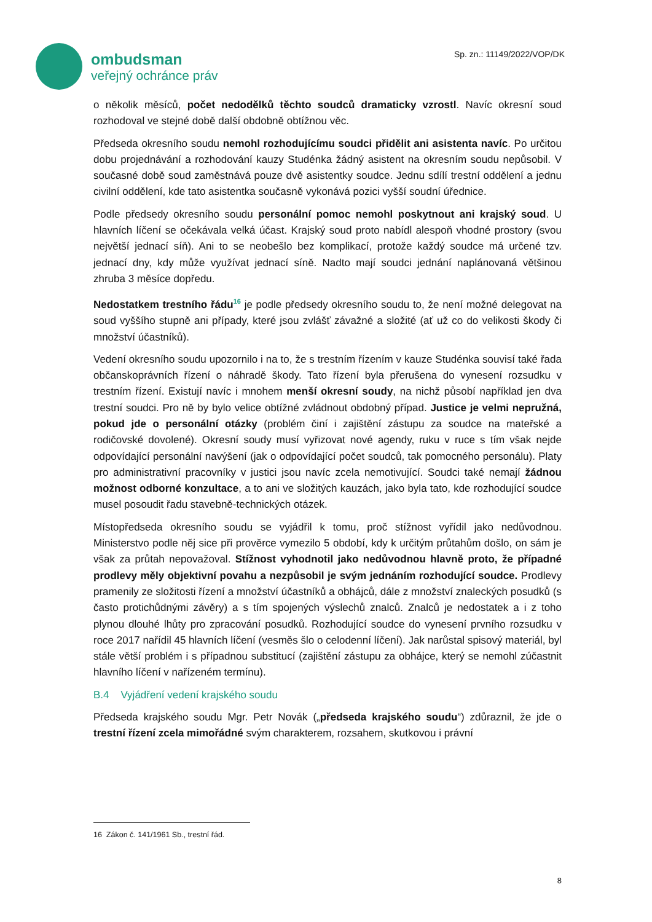ombudsman
veřejný ochránce práv
Sp. zn.: 11149/2022/VOP/DK
o několik měsíců, počet nedodělků těchto soudců dramaticky vzrostl. Navíc okresní soud rozhodoval ve stejné době další obdobně obtížnou věc.
Předseda okresního soudu nemohl rozhodujícímu soudci přidělit ani asistenta navíc. Po určitou dobu projednávání a rozhodování kauzy Studénka žádný asistent na okresním soudu nepůsobil. V současné době soud zaměstnává pouze dvě asistentky soudce. Jednu sdílí trestní oddělení a jednu civilní oddělení, kde tato asistentka současně vykonává pozici vyšší soudní úřednice.
Podle předsedy okresního soudu personální pomoc nemohl poskytnout ani krajský soud. U hlavních líčení se očekávala velká účast. Krajský soud proto nabídl alespoň vhodné prostory (svou největší jednací síň). Ani to se neobešlo bez komplikací, protože každý soudce má určené tzv. jednací dny, kdy může využívat jednací síně. Nadto mají soudci jednání naplánovaná většinou zhruba 3 měsíce dopředu.
Nedostatkem trestního řádu<sup>16</sup> je podle předsedy okresního soudu to, že není možné delegovat na soud vyššího stupně ani případy, které jsou zvlášť závažné a složité (ať už co do velikosti škody či množství účastníků).
Vedení okresního soudu upozornilo i na to, že s trestním řízením v kauze Studénka souvisí také řada občanskoprávních řízení o náhradě škody. Tato řízení byla přerušena do vynesení rozsudku v trestním řízení. Existují navíc i mnohem menší okresní soudy, na nichž působí například jen dva trestní soudci. Pro ně by bylo velice obtížné zvládnout obdobný případ. Justice je velmi nepružná, pokud jde o personální otázky (problém činí i zajištění zástupu za soudce na mateřské a rodičovské dovolené). Okresní soudy musí vyřizovat nové agendy, ruku v ruce s tím však nejde odpovídající personální navýšení (jak o odpovídající počet soudců, tak pomocného personálu). Platy pro administrativní pracovníky v justici jsou navíc zcela nemotivující. Soudci také nemají žádnou možnost odborné konzultace, a to ani ve složitých kauzách, jako byla tato, kde rozhodující soudce musel posoudit řadu stavebně-technických otázek.
Místopředseda okresního soudu se vyjádřil k tomu, proč stížnost vyřídil jako nedůvodnou. Ministerstvo podle něj sice při prověrce vymezilo 5 období, kdy k určitým průtahům došlo, on sám je však za průtah nepovažoval. Stížnost vyhodnotil jako nedůvodnou hlavně proto, že případné prodlevy měly objektivní povahu a nezpůsobil je svým jednáním rozhodující soudce. Prodlevy pramenily ze složitosti řízení a množství účastníků a obhájců, dále z množství znaleckých posudků (s často protichůdnými závěry) a s tím spojených výslechů znalců. Znalců je nedostatek a i z toho plynou dlouhé lhůty pro zpracování posudků. Rozhodující soudce do vynesení prvního rozsudku v roce 2017 nařídil 45 hlavních líčení (vesměs šlo o celodenní líčení). Jak narůstal spisový materiál, byl stále větší problém i s případnou substitucí (zajištění zástupu za obhájce, který se nemohl zúčastnit hlavního líčení v nařízeném termínu).
B.4 Vyjádření vedení krajského soudu
Předseda krajského soudu Mgr. Petr Novák („předseda krajského soudu“) zdůraznil, že jde o trestní řízení zcela mimořádné svým charakterem, rozsahem, skutkovou i právní
16 Zákon č. 141/1961 Sb., trestní řád.
8